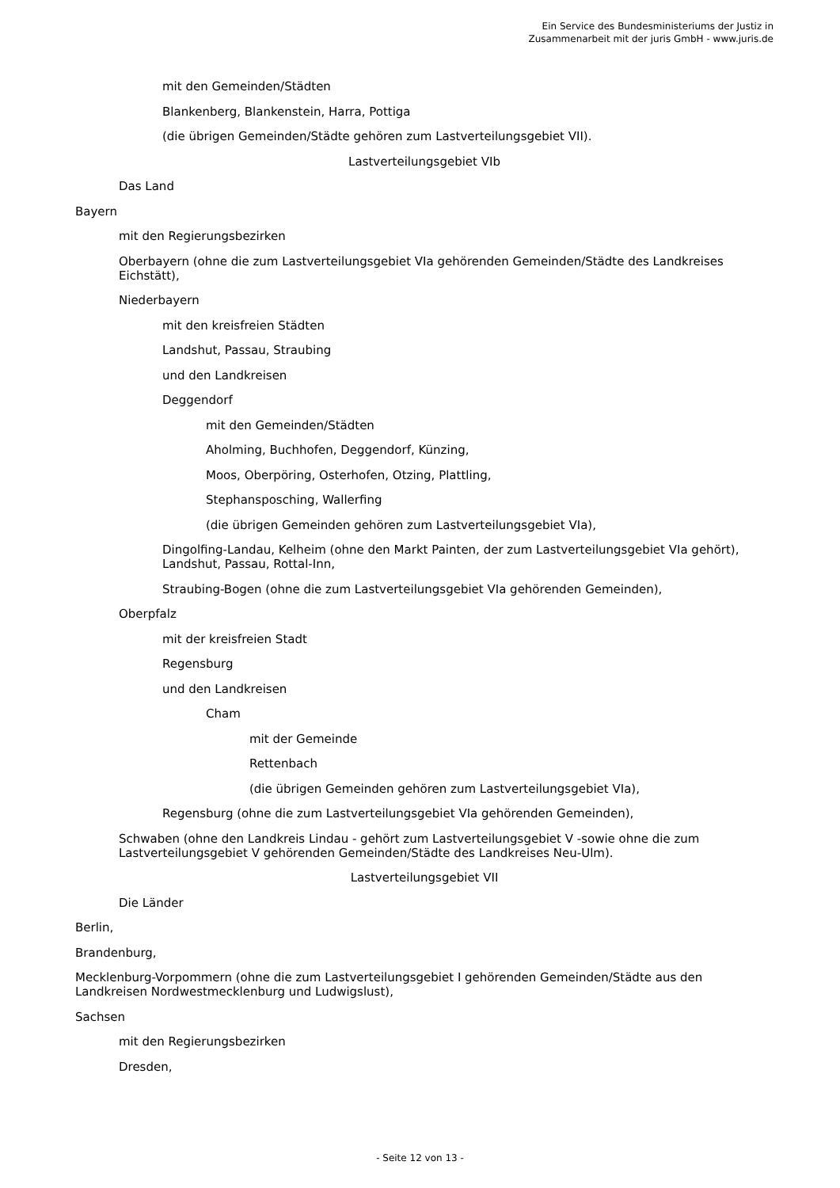Ein Service des Bundesministeriums der Justiz in
Zusammenarbeit mit der juris GmbH - www.juris.de
mit den Gemeinden/Städten
Blankenberg, Blankenstein, Harra, Pottiga
(die übrigen Gemeinden/Städte gehören zum Lastverteilungsgebiet VII).
Lastverteilungsgebiet VIb
Das Land
Bayern
mit den Regierungsbezirken
Oberbayern (ohne die zum Lastverteilungsgebiet VIa gehörenden Gemeinden/Städte des Landkreises Eichstätt),
Niederbayern
mit den kreisfreien Städten
Landshut, Passau, Straubing
und den Landkreisen
Deggendorf
mit den Gemeinden/Städten
Aholming, Buchhofen, Deggendorf, Künzing,
Moos, Oberpöring, Osterhofen, Otzing, Plattling,
Stephansposching, Wallerfing
(die übrigen Gemeinden gehören zum Lastverteilungsgebiet VIa),
Dingolfing-Landau, Kelheim (ohne den Markt Painten, der zum Lastverteilungsgebiet VIa gehört), Landshut, Passau, Rottal-Inn,
Straubing-Bogen (ohne die zum Lastverteilungsgebiet VIa gehörenden Gemeinden),
Oberpfalz
mit der kreisfreien Stadt
Regensburg
und den Landkreisen
Cham
mit der Gemeinde
Rettenbach
(die übrigen Gemeinden gehören zum Lastverteilungsgebiet VIa),
Regensburg (ohne die zum Lastverteilungsgebiet VIa gehörenden Gemeinden),
Schwaben (ohne den Landkreis Lindau - gehört zum Lastverteilungsgebiet V -sowie ohne die zum Lastverteilungsgebiet V gehörenden Gemeinden/Städte des Landkreises Neu-Ulm).
Lastverteilungsgebiet VII
Die Länder
Berlin,
Brandenburg,
Mecklenburg-Vorpommern (ohne die zum Lastverteilungsgebiet I gehörenden Gemeinden/Städte aus den Landkreisen Nordwestmecklenburg und Ludwigslust),
Sachsen
mit den Regierungsbezirken
Dresden,
- Seite 12 von 13 -